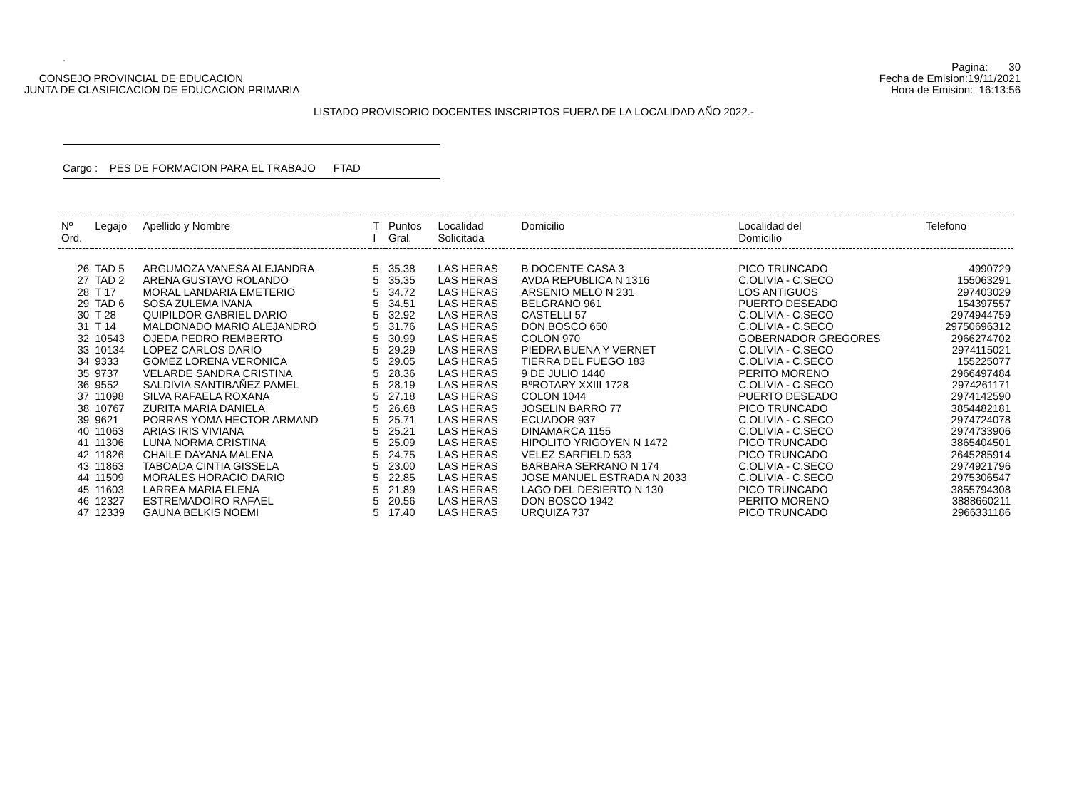.
CONSEJO PROVINCIAL DE EDUCACION
JUNTA DE CLASIFICACION DE EDUCACION PRIMARIA
Pagina: 30
Fecha de Emision:19/11/2021
Hora de Emision: 16:13:56
LISTADO PROVISORIO DOCENTES INSCRIPTOS FUERA DE LA LOCALIDAD AÑO 2022.-
Cargo : PES DE FORMACION PARA EL TRABAJO FTAD
| Nº Ord. | Legajo | Apellido y Nombre | T I | Puntos Gral. | Localidad Solicitada | Domicilio | Localidad del Domicilio | Telefono |
| --- | --- | --- | --- | --- | --- | --- | --- | --- |
| 26 | TAD 5 | ARGUMOZA VANESA ALEJANDRA | 5 | 35.38 | LAS HERAS | B DOCENTE CASA 3 | PICO TRUNCADO | 4990729 |
| 27 | TAD 2 | ARENA GUSTAVO ROLANDO | 5 | 35.35 | LAS HERAS | AVDA REPUBLICA N 1316 | C.OLIVIA - C.SECO | 155063291 |
| 28 | T 17 | MORAL LANDARIA EMETERIO | 5 | 34.72 | LAS HERAS | ARSENIO MELO N 231 | LOS ANTIGUOS | 297403029 |
| 29 | TAD 6 | SOSA ZULEMA IVANA | 5 | 34.51 | LAS HERAS | BELGRANO 961 | PUERTO DESEADO | 154397557 |
| 30 | T 28 | QUIPILDOR GABRIEL DARIO | 5 | 32.92 | LAS HERAS | CASTELLI 57 | C.OLIVIA - C.SECO | 2974944759 |
| 31 | T 14 | MALDONADO MARIO ALEJANDRO | 5 | 31.76 | LAS HERAS | DON BOSCO 650 | C.OLIVIA - C.SECO | 29750696312 |
| 32 | 10543 | OJEDA PEDRO REMBERTO | 5 | 30.99 | LAS HERAS | COLON 970 | GOBERNADOR GREGORES | 2966274702 |
| 33 | 10134 | LOPEZ CARLOS DARIO | 5 | 29.29 | LAS HERAS | PIEDRA BUENA Y VERNET | C.OLIVIA - C.SECO | 2974115021 |
| 34 | 9333 | GOMEZ LORENA VERONICA | 5 | 29.05 | LAS HERAS | TIERRA DEL FUEGO 183 | C.OLIVIA - C.SECO | 155225077 |
| 35 | 9737 | VELARDE SANDRA CRISTINA | 5 | 28.36 | LAS HERAS | 9 DE JULIO 1440 | PERITO MORENO | 2966497484 |
| 36 | 9552 | SALDIVIA SANTIBAÑEZ PAMEL | 5 | 28.19 | LAS HERAS | BºROTARY XXIII 1728 | C.OLIVIA - C.SECO | 2974261171 |
| 37 | 11098 | SILVA RAFAELA ROXANA | 5 | 27.18 | LAS HERAS | COLON 1044 | PUERTO DESEADO | 2974142590 |
| 38 | 10767 | ZURITA MARIA DANIELA | 5 | 26.68 | LAS HERAS | JOSELIN BARRO 77 | PICO TRUNCADO | 3854482181 |
| 39 | 9621 | PORRAS YOMA HECTOR ARMAND | 5 | 25.71 | LAS HERAS | ECUADOR 937 | C.OLIVIA - C.SECO | 2974724078 |
| 40 | 11063 | ARIAS IRIS VIVIANA | 5 | 25.21 | LAS HERAS | DINAMARCA 1155 | C.OLIVIA - C.SECO | 2974733906 |
| 41 | 11306 | LUNA NORMA CRISTINA | 5 | 25.09 | LAS HERAS | HIPOLITO YRIGOYEN N 1472 | PICO TRUNCADO | 3865404501 |
| 42 | 11826 | CHAILE DAYANA MALENA | 5 | 24.75 | LAS HERAS | VELEZ SARFIELD 533 | PICO TRUNCADO | 2645285914 |
| 43 | 11863 | TABOADA CINTIA GISSELA | 5 | 23.00 | LAS HERAS | BARBARA SERRANO N 174 | C.OLIVIA - C.SECO | 2974921796 |
| 44 | 11509 | MORALES HORACIO DARIO | 5 | 22.85 | LAS HERAS | JOSE MANUEL ESTRADA N 2033 | C.OLIVIA - C.SECO | 2975306547 |
| 45 | 11603 | LARREA MARIA ELENA | 5 | 21.89 | LAS HERAS | LAGO DEL DESIERTO N 130 | PICO TRUNCADO | 3855794308 |
| 46 | 12327 | ESTREMADOIRO RAFAEL | 5 | 20.56 | LAS HERAS | DON BOSCO 1942 | PERITO MORENO | 3888660211 |
| 47 | 12339 | GAUNA BELKIS NOEMI | 5 | 17.40 | LAS HERAS | URQUIZA 737 | PICO TRUNCADO | 2966331186 |